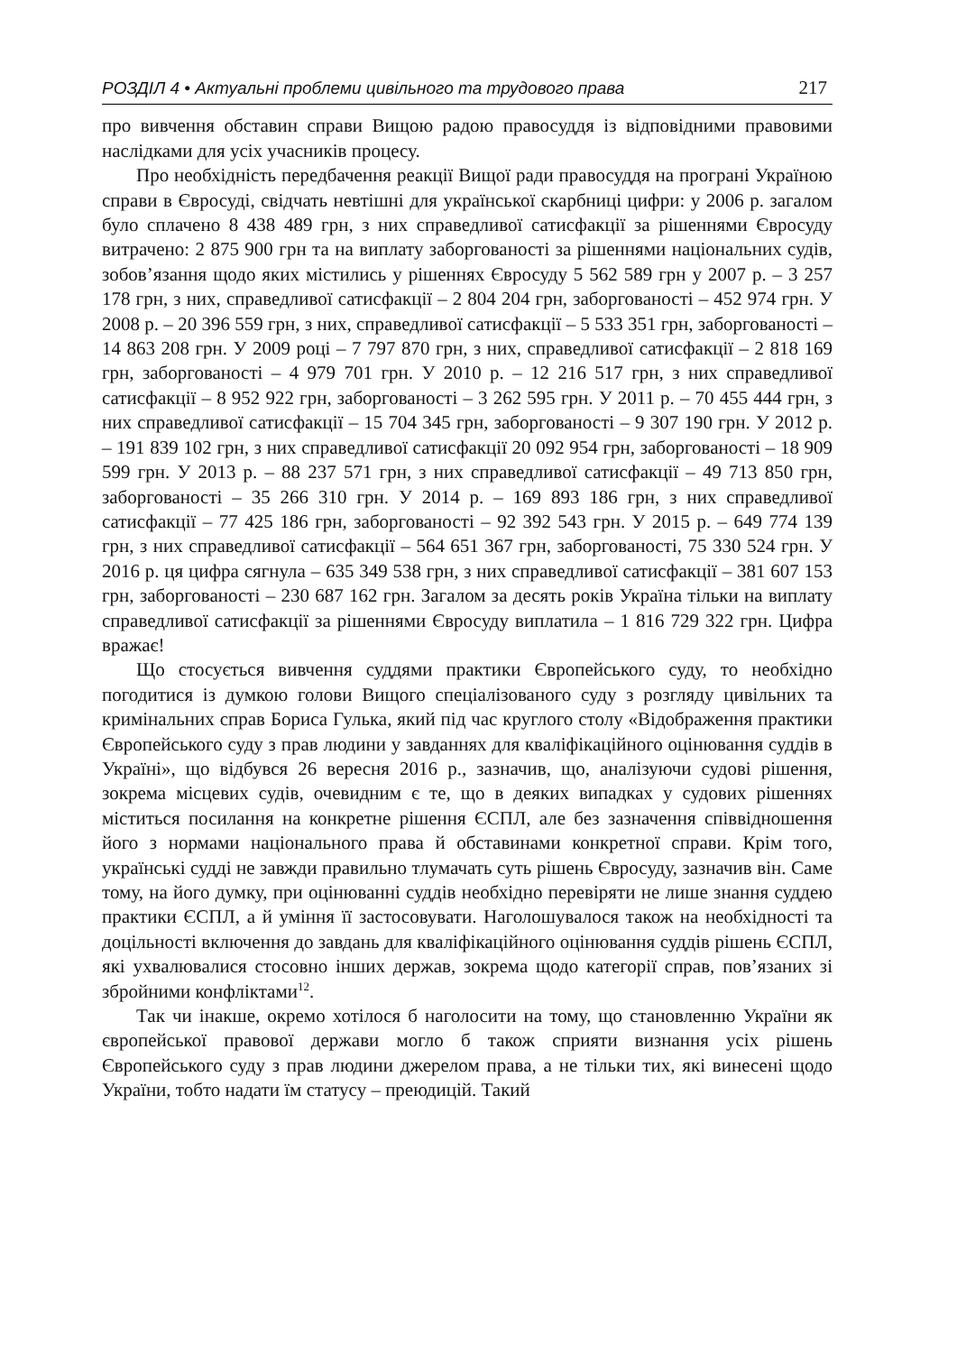РОЗДІЛ 4 • Актуальні проблеми цивільного та трудового права 217
про вивчення обставин справи Вищою радою правосуддя із відповідними правовими наслідками для усіх учасників процесу.
Про необхідність передбачення реакції Вищої ради правосуддя на програні Україною справи в Євросуді, свідчать невтішні для української скарбниці цифри: у 2006 р. загалом було сплачено 8 438 489 грн, з них справедливої сатисфакції за рішеннями Євросуду витрачено: 2 875 900 грн та на виплату заборгованості за рішеннями національних судів, зобов’язання щодо яких містились у рішеннях Євросуду 5 562 589 грн у 2007 р. – 3 257 178 грн, з них, справедливої сатисфакції – 2 804 204 грн, заборгованості – 452 974 грн. У 2008 р. – 20 396 559 грн, з них, справедливої сатисфакції – 5 533 351 грн, заборгованості – 14 863 208 грн. У 2009 році – 7 797 870 грн, з них, справедливої сатисфакції – 2 818 169 грн, заборгованості – 4 979 701 грн. У 2010 р. – 12 216 517 грн, з них справедливої сатисфакції – 8 952 922 грн, заборгованості – 3 262 595 грн. У 2011 р. – 70 455 444 грн, з них справедливої сатисфакції – 15 704 345 грн, заборгованості – 9 307 190 грн. У 2012 р. – 191 839 102 грн, з них справедливої сатисфакції 20 092 954 грн, заборгованості – 18 909 599 грн. У 2013 р. – 88 237 571 грн, з них справедливої сатисфакції – 49 713 850 грн, заборгованості – 35 266 310 грн. У 2014 р. – 169 893 186 грн, з них справедливої сатисфакції – 77 425 186 грн, заборгованості – 92 392 543 грн. У 2015 р. – 649 774 139 грн, з них справедливої сатисфакції – 564 651 367 грн, заборгованості, 75 330 524 грн. У 2016 р. ця цифра сягнула – 635 349 538 грн, з них справедливої сатисфакції – 381 607 153 грн, заборгованості – 230 687 162 грн. Загалом за десять років Україна тільки на виплату справедливої сатисфакції за рішеннями Євросуду виплатила – 1 816 729 322 грн. Цифра вражає!
Що стосується вивчення суддями практики Європейського суду, то необхідно погодитися із думкою голови Вищого спеціалізованого суду з розгляду цивільних та кримінальних справ Бориса Гулька, який під час круглого столу «Відображення практики Європейського суду з прав людини у завданнях для кваліфікаційного оцінювання суддів в Україні», що відбувся 26 вересня 2016 р., зазначив, що, аналізуючи судові рішення, зокрема місцевих судів, очевидним є те, що в деяких випадках у судових рішеннях міститься посилання на конкретне рішення ЄСПЛ, але без зазначення співвідношення його з нормами національного права й обставинами конкретної справи. Крім того, українські судді не завжди правильно тлумачать суть рішень Євросуду, зазначив він. Саме тому, на його думку, при оцінюванні суддів необхідно перевіряти не лише знання суддею практики ЄСПЛ, а й уміння її застосовувати. Наголошувалося також на необхідності та доцільності включення до завдань для кваліфікаційного оцінювання суддів рішень ЄСПЛ, які ухвалювалися стосовно інших держав, зокрема щодо категорії справ, пов’язаних зі збройними конфліктами<sup>12</sup>.
Так чи інакше, окремо хотілося б наголосити на тому, що становленню України як європейської правової держави могло б також сприяти визнання усіх рішень Європейського суду з прав людини джерелом права, а не тільки тих, які винесені щодо України, тобто надати їм статусу – преюдицій. Такий